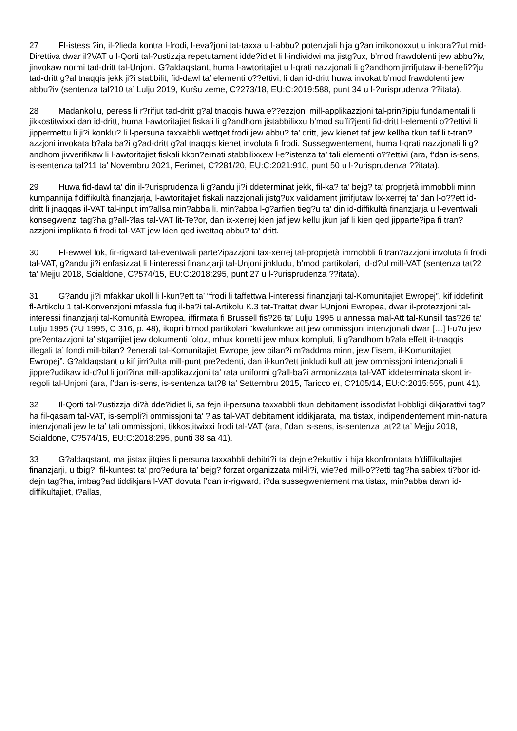27 Fl-istess ?in, il-?lieda kontra l-frodi, l-eva?joni tat-taxxa u l-abbu? potenzjali hija g?an irrikonoxxut u inkora??ut mid-Direttiva dwar il?VAT u l-Qorti tal-?ustizzja repetutament idde?idiet li l-individwi ma jistg?ux, b’mod frawdolenti jew abbu?iv, jinvokaw normi tad-dritt tal-Unjoni. G?aldaqstant, huma l-awtoritajiet u l-qrati nazzjonali li g?andhom jirrifjutaw il-benefi??ju tad-dritt g?al tnaqqis jekk ji?i stabbilit, fid-dawl ta’ elementi o??ettivi, li dan id-dritt huwa invokat b’mod frawdolenti jew abbu?iv (sentenza tal?10 ta’ Lulju 2019, Kuršu zeme, C?273/18, EU:C:2019:588, punt 34 u l-?urisprudenza ??itata).
28 Madankollu, peress li r?rifjut tad-dritt g?al tnaqqis huwa e??ezzjoni mill-applikazzjoni tal-prin?ipju fundamentali li jikkostitwixxi dan id-dritt, huma l-awtoritajiet fiskali li g?andhom jistabbilixxu b’mod suffi?jenti fid-dritt l-elementi o??ettivi li jippermettu li ji?i konklu? li l-persuna taxxabbli wettqet frodi jew abbu? ta’ dritt, jew kienet taf jew kellha tkun taf li t-tran?azzjoni invokata b?ala ba?i g?ad-dritt g?al tnaqqis kienet involuta fi frodi. Sussegwentement, huma l-qrati nazzjonali li g?andhom jivverifikaw li l-awtoritajiet fiskali kkon?ernati stabbilixxew l-e?istenza ta’ tali elementi o??ettivi (ara, f’dan is-sens, is-sentenza tal?11 ta’ Novembru 2021, Ferimet, C?281/20, EU:C:2021:910, punt 50 u l-?urisprudenza ??itata).
29 Huwa fid-dawl ta’ din il-?urisprudenza li g?andu ji?i ddeterminat jekk, fil-ka? ta’ bejg? ta’ proprjetà immobbli minn kumpannija f’diffikultà finanzjarja, l-awtoritajiet fiskali nazzjonali jistg?ux validament jirrifjutaw lix-xerrej ta’ dan l-o??ett id-dritt li jnaqqas il-VAT tal-input im?allsa min?abba li, min?abba l-g?arfien tieg?u ta’ din id-diffikultà finanzjarja u l-eventwali konsegwenzi tag?ha g?all-?las tal-VAT lit-Te?or, dan ix-xerrej kien jaf jew kellu jkun jaf li kien qed jipparte?ipa fi tran?azzjoni implikata fi frodi tal-VAT jew kien qed iwettaq abbu? ta’ dritt.
30 Fl-ewwel lok, fir-rigward tal-eventwali parte?ipazzjoni tax-xerrej tal-proprjetà immobbli fi tran?azzjoni involuta fi frodi tal-VAT, g?andu ji?i enfasizzat li l-interessi finanzjarji tal-Unjoni jinkludu, b’mod partikolari, id-d?ul mill-VAT (sentenza tat?2 ta’ Mejju 2018, Scialdone, C?574/15, EU:C:2018:295, punt 27 u l-?urisprudenza ??itata).
31 G?andu ji?i mfakkar ukoll li l-kun?ett ta’ “frodi li taffettwa l-interessi finanzjarji tal-Komunitajiet Ewropej”, kif iddefinit fl-Artikolu 1 tal-Konvenzjoni mfassla fuq il-ba?i tal-Artikolu K.3 tat-Trattat dwar l-Unjoni Ewropea, dwar il-protezzjoni tal-interessi finanzjarji tal-Komunità Ewropea, iffirmata fi Brussell fis?26 ta’ Lulju 1995 u annessa mal-Att tal-Kunsill tas?26 ta’ Lulju 1995 (?U 1995, C 316, p. 48), ikopri b’mod partikolari “kwalunkwe att jew ommissjoni intenzjonali dwar […] l-u?u jew pre?entazzjoni ta’ stqarrijiet jew dokumenti foloz, mhux korretti jew mhux kompluti, li g?andhom b?ala effett it-tnaqqis illegali ta’ fondi mill-bilan? ?enerali tal-Komunitajiet Ewropej jew bilan?i m?addma minn, jew f’isem, il-Komunitajiet Ewropej”. G?aldaqstant u kif jirri?ulta mill-punt pre?edenti, dan il-kun?ett jinkludi kull att jew ommissjoni intenzjonali li jippre?udikaw id-d?ul li jori?ina mill-applikazzjoni ta’ rata uniformi g?all-ba?i armonizzata tal-VAT iddeterminata skont ir-regoli tal-Unjoni (ara, f’dan is-sens, is-sentenza tat?8 ta’ Settembru 2015, Taricco et, C?105/14, EU:C:2015:555, punt 41).
32 Il-Qorti tal-?ustizzja di?à dde?idiet li, sa fejn il-persuna taxxabbli tkun debitament issodisfat l-obbligi dikjarattivi tag?ha fil-qasam tal-VAT, is-sempli?i ommissjoni ta’ ?las tal-VAT debitament iddikjarata, ma tistax, indipendentement min-natura intenzjonali jew le ta’ tali ommissjoni, tikkostitwixxi frodi tal-VAT (ara, f’dan is-sens, is-sentenza tat?2 ta’ Mejju 2018, Scialdone, C?574/15, EU:C:2018:295, punti 38 sa 41).
33 G?aldaqstant, ma jistax jitqies li persuna taxxabbli debitri?i ta’ dejn e?ekuttiv li hija kkonfrontata b’diffikultajiet finanzjarji, u tbig?, fil-kuntest ta’ pro?edura ta’ bejg? forzat organizzata mil-li?i, wie?ed mill-o??etti tag?ha sabiex ti?bor id-dejn tag?ha, imbag?ad tiddikjara l-VAT dovuta f’dan ir-rigward, i?da sussegwentement ma tistax, min?abba dawn id-diffikultajiet, t?allas,